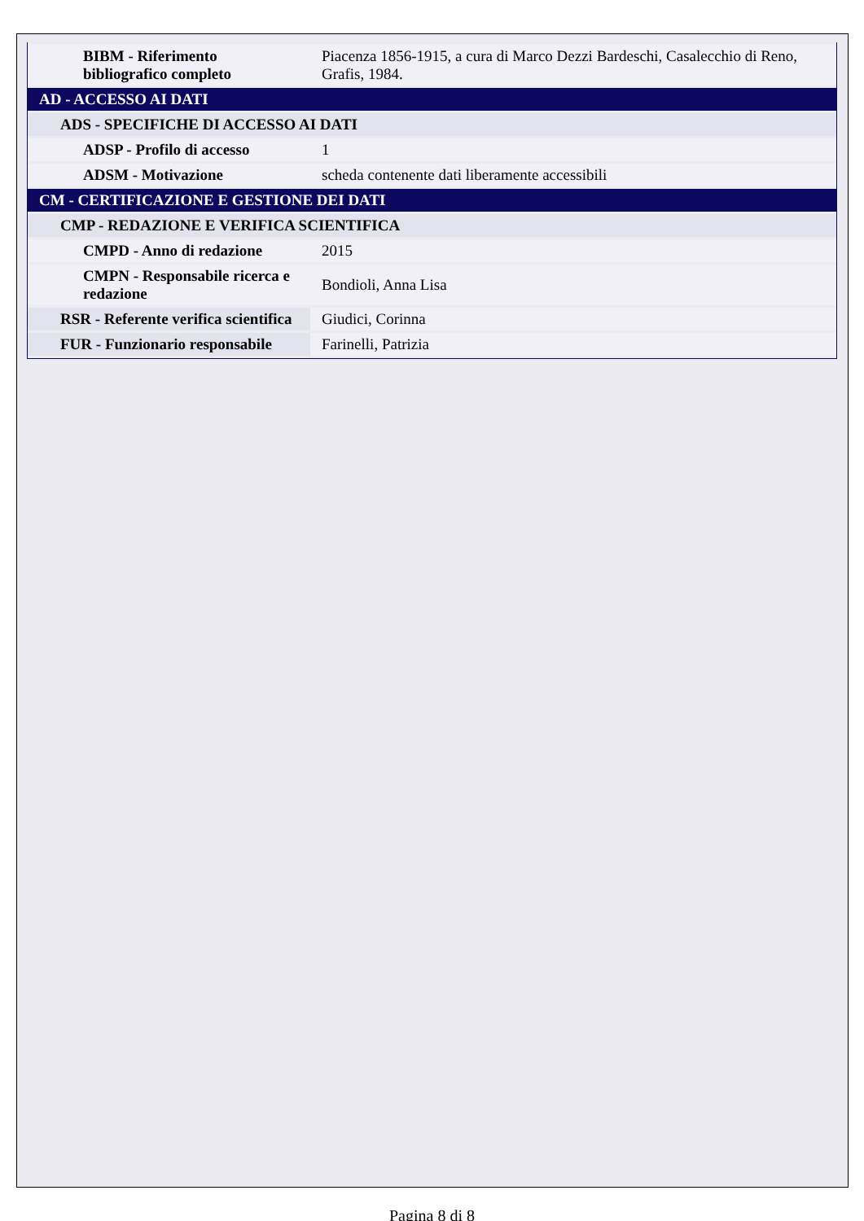| BIBM - Riferimento bibliografico completo | Piacenza 1856-1915, a cura di Marco Dezzi Bardeschi, Casalecchio di Reno, Grafis, 1984. |
| AD - ACCESSO AI DATI | |
| ADS - SPECIFICHE DI ACCESSO AI DATI | |
| ADSP - Profilo di accesso | 1 |
| ADSM - Motivazione | scheda contenente dati liberamente accessibili |
| CM - CERTIFICAZIONE E GESTIONE DEI DATI | |
| CMP - REDAZIONE E VERIFICA SCIENTIFICA | |
| CMPD - Anno di redazione | 2015 |
| CMPN - Responsabile ricerca e redazione | Bondioli, Anna Lisa |
| RSR - Referente verifica scientifica | Giudici, Corinna |
| FUR - Funzionario responsabile | Farinelli, Patrizia |
Pagina 8 di 8